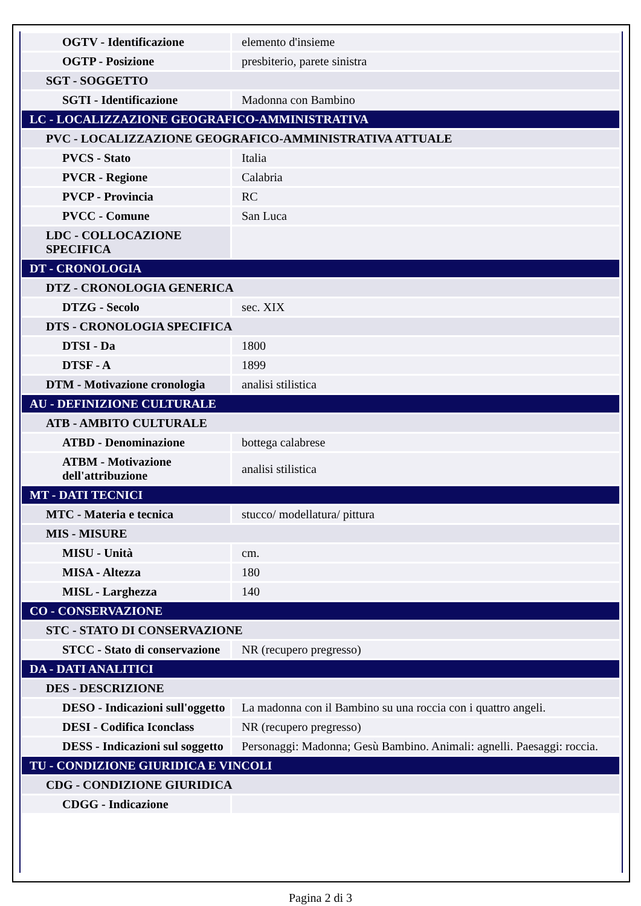| OGTV - Identificazione | elemento d'insieme |
| OGTP - Posizione | presbiterio, parete sinistra |
| SGT - SOGGETTO | |
| SGTI - Identificazione | Madonna con Bambino |
| LC - LOCALIZZAZIONE GEOGRAFICO-AMMINISTRATIVA | |
| PVC - LOCALIZZAZIONE GEOGRAFICO-AMMINISTRATIVA ATTUALE | |
| PVCS - Stato | Italia |
| PVCR - Regione | Calabria |
| PVCP - Provincia | RC |
| PVCC - Comune | San Luca |
| LDC - COLLOCAZIONE SPECIFICA | |
| DT - CRONOLOGIA | |
| DTZ - CRONOLOGIA GENERICA | |
| DTZG - Secolo | sec. XIX |
| DTS - CRONOLOGIA SPECIFICA | |
| DTSI - Da | 1800 |
| DTSF - A | 1899 |
| DTM - Motivazione cronologia | analisi stilistica |
| AU - DEFINIZIONE CULTURALE | |
| ATB - AMBITO CULTURALE | |
| ATBD - Denominazione | bottega calabrese |
| ATBM - Motivazione dell'attribuzione | analisi stilistica |
| MT - DATI TECNICI | |
| MTC - Materia e tecnica | stucco/ modellatura/ pittura |
| MIS - MISURE | |
| MISU - Unità | cm. |
| MISA - Altezza | 180 |
| MISL - Larghezza | 140 |
| CO - CONSERVAZIONE | |
| STC - STATO DI CONSERVAZIONE | |
| STCC - Stato di conservazione | NR (recupero pregresso) |
| DA - DATI ANALITICI | |
| DES - DESCRIZIONE | |
| DESO - Indicazioni sull'oggetto | La madonna con il Bambino su una roccia con i quattro angeli. |
| DESI - Codifica Iconclass | NR (recupero pregresso) |
| DESS - Indicazioni sul soggetto | Personaggi: Madonna; Gesù Bambino. Animali: agnelli. Paesaggi: roccia. |
| TU - CONDIZIONE GIURIDICA E VINCOLI | |
| CDG - CONDIZIONE GIURIDICA | |
| CDGG - Indicazione | |
Pagina 2 di 3